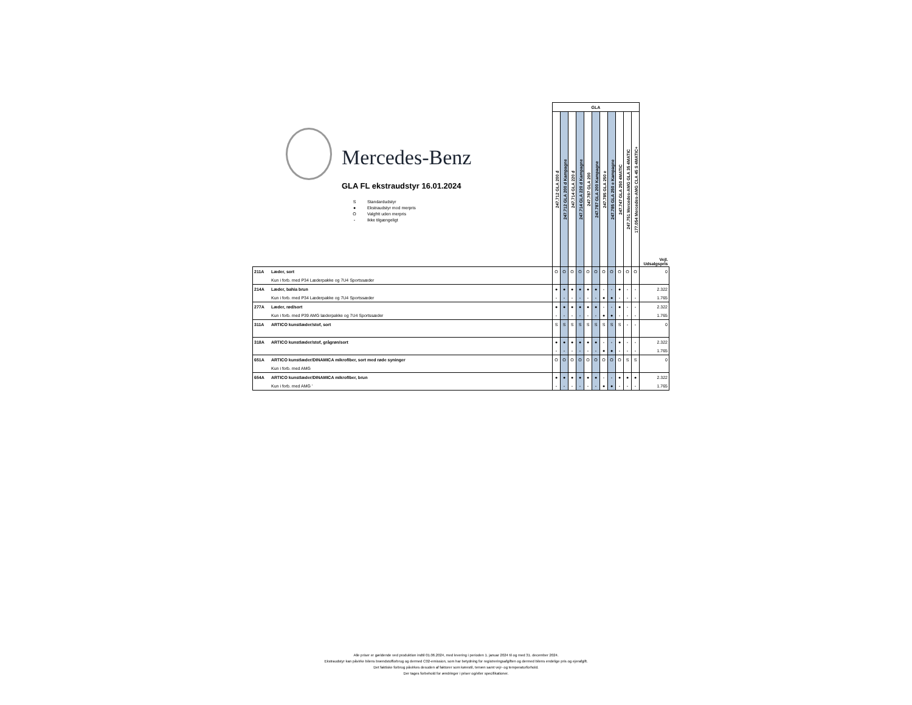Mercedes-Benz
GLA FL ekstraudstyr 16.01.2024
S Standardudstyr
● Ekstraudstyr mod merpris
O Valgfrit uden merpris
- Ikke tilgængeligt
| | | GLA | | | | | | | | | | | |
| | | 247.712 GLA 200 d | 247.712 GLA 200 d Kampagne | 247.714 GLA 220 d | 247.714 GLA 220 d Kampagne | 247.787 GLA 200 | 247.787 GLA 200 Kampagne | 247.785 GLA 250 e | 247.785 GLA 250 e Kampagne | 247.747 GLA 250 4MATIC | 247.751 Mercedes-AMG GLA 35 4MATIC | 177.054 Mercedes-AMG CLA 45 S 4MATIC+ | Vejl. Udsalgspris |
| 211A | Læder, sort | O | O | O | O | O | O | O | O | O | O | O | 0 |
| | Kun i forb. med P34 Læderpakke og 7U4 Sportssæder | | | | | | | | | | | | |
| 214A | Læder, bahia brun | ● | ● | ● | ● | ● | ● | - | - | ● | - | - | 2.322 |
| | Kun i forb. med P34 Læderpakke og 7U4 Sportssæder | - | - | - | - | - | - | ● | ● | - | - | - | 1.765 |
| 277A | Læder, rød/sort | ● | ● | ● | ● | ● | ● | - | - | ● | - | - | 2.322 |
| | Kun i forb. med P39 AMG læderpakke og 7U4 Sportssæder | - | - | - | - | - | - | ● | ● | - | - | - | 1.765 |
| 311A | ARTICO kunstlæder/stof, sort | S | S | S | S | S | S | S | S | S | - | - | 0 |
| 318A | ARTICO kunstlæder/stof, grågrøn/sort | ● | ● | ● | ● | ● | ● | - | - | ● | - | - | 2.322 |
| | | - | - | - | - | - | - | ● | ● | - | - | - | 1.765 |
| 651A | ARTICO kunstlæder/DINAMICA mikrofiber, sort med røde syninger | O | O | O | O | O | O | O | O | O | S | S | 0 |
| | Kun i forb. med AMG | | | | | | | | | | | | |
| 654A | ARTICO kunstlæder/DINAMICA mikrofiber, brun | ● | ● | ● | ● | ● | ● | - | - | ● | ● | ● | 2.322 |
| | Kun i forb. med AMG ' | - | - | - | - | - | - | ● | ● | - | - | - | 1.765 |
Alle priser er gældende ved produktion indtil 01.06.2024, med levering i perioden 1. januar 2024 til og med 31. december 2024.
Ekstraudstyr kan påvirke bilens brændstofforbrug og dermed C02-emission, som har betydning for registreringsafgiften og dermed bilens endelige pris og ejerafgift.
Det faktiske forbrug påvirkes desuden af faktorer som kørestil, terræn samt vejr- og temperaturforhold.
Der tages forbehold for ændringer i priser og/eller specifikationer.